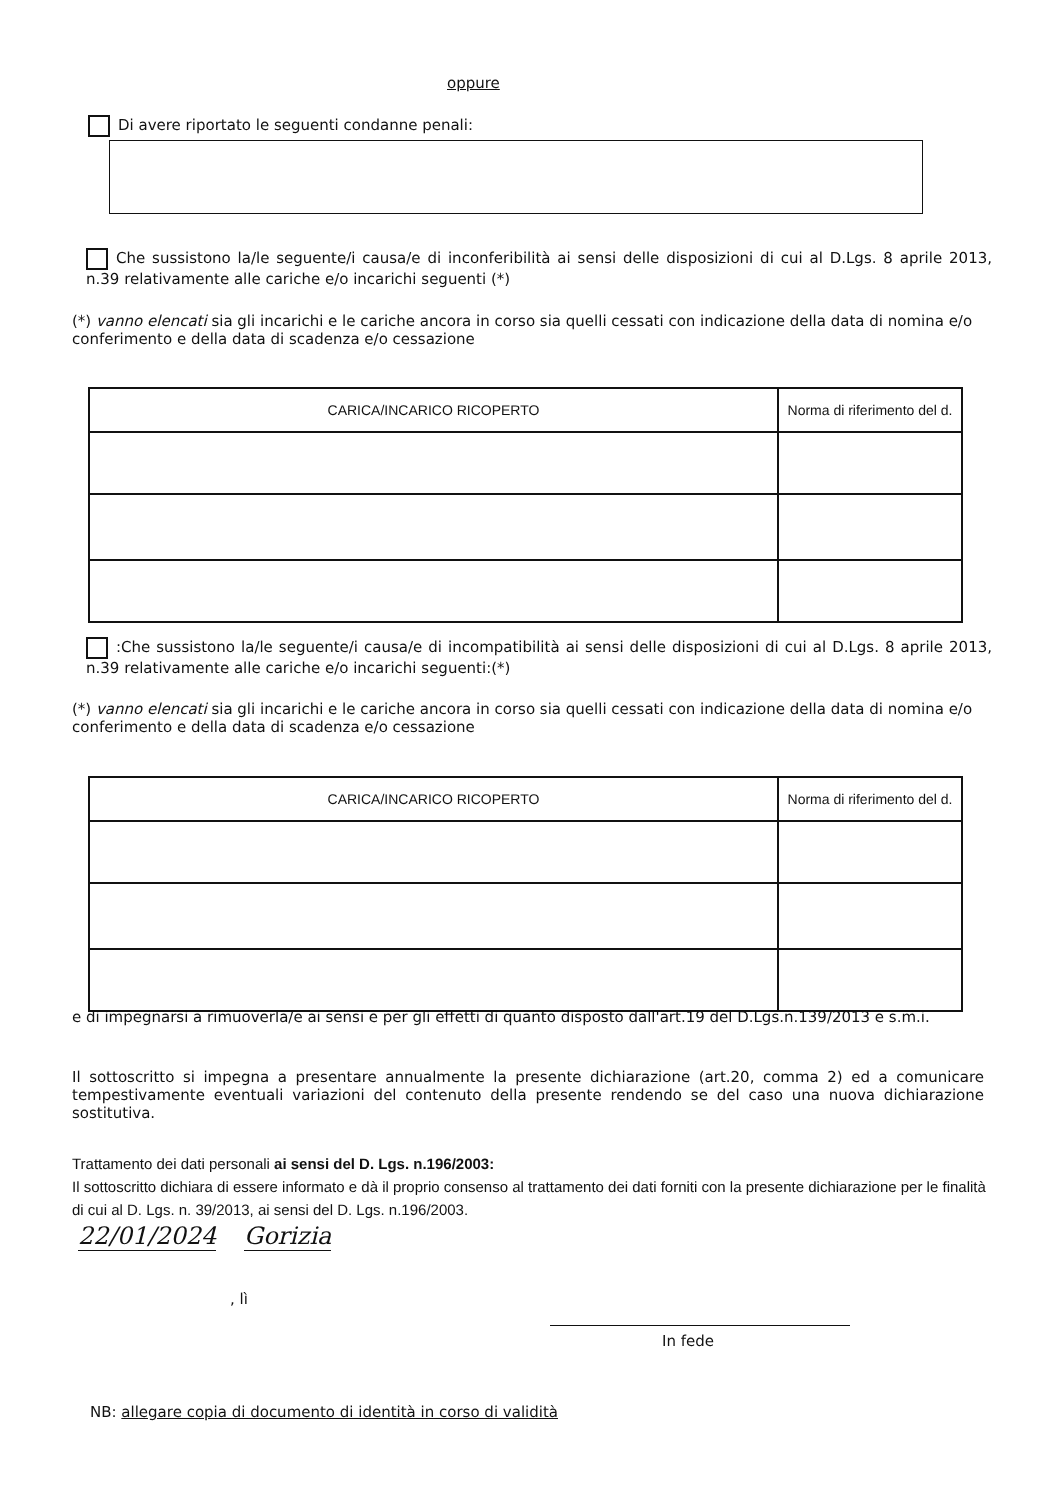oppure
Di avere riportato le seguenti condanne penali:
Che sussistono la/le seguente/i causa/e di inconferibilità ai sensi delle disposizioni di cui al D.Lgs. 8 aprile 2013, n.39 relativamente alle cariche e/o incarichi seguenti (*)
(*) vanno elencati sia gli incarichi e le cariche ancora in corso sia quelli cessati con indicazione della data di nomina e/o conferimento e della data di scadenza e/o cessazione
| CARICA/INCARICO RICOPERTO | Norma di riferimento del d. |
| --- | --- |
:Che sussistono la/le seguente/i causa/e di incompatibilità ai sensi delle disposizioni di cui al D.Lgs. 8 aprile 2013, n.39 relativamente alle cariche e/o incarichi seguenti:(*)
(*) vanno elencati sia gli incarichi e le cariche ancora in corso sia quelli cessati con indicazione della data di nomina e/o conferimento e della data di scadenza e/o cessazione
| CARICA/INCARICO RICOPERTO | Norma di riferimento del d. |
| --- | --- |
e di impegnarsi a rimuoverla/e ai sensi e per gli effetti di quanto disposto dall'art.19 del D.Lgs.n.139/2013 e s.m.i.
Il sottoscritto si impegna a presentare annualmente la presente dichiarazione (art.20, comma 2) ed a comunicare tempestivamente eventuali variazioni del contenuto della presente rendendo se del caso una nuova dichiarazione sostitutiva.
Trattamento dei dati personali ai sensi del D. Lgs. n.196/2003:
Il sottoscritto dichiara di essere informato e dà il proprio consenso al trattamento dei dati forniti con la presente dichiarazione per le finalità di cui al D. Lgs. n. 39/2013, ai sensi del D. Lgs. n.196/2003.
22/01/2024 Gorizia
, lì
In fede
NB: allegare copia di documento di identità in corso di validità